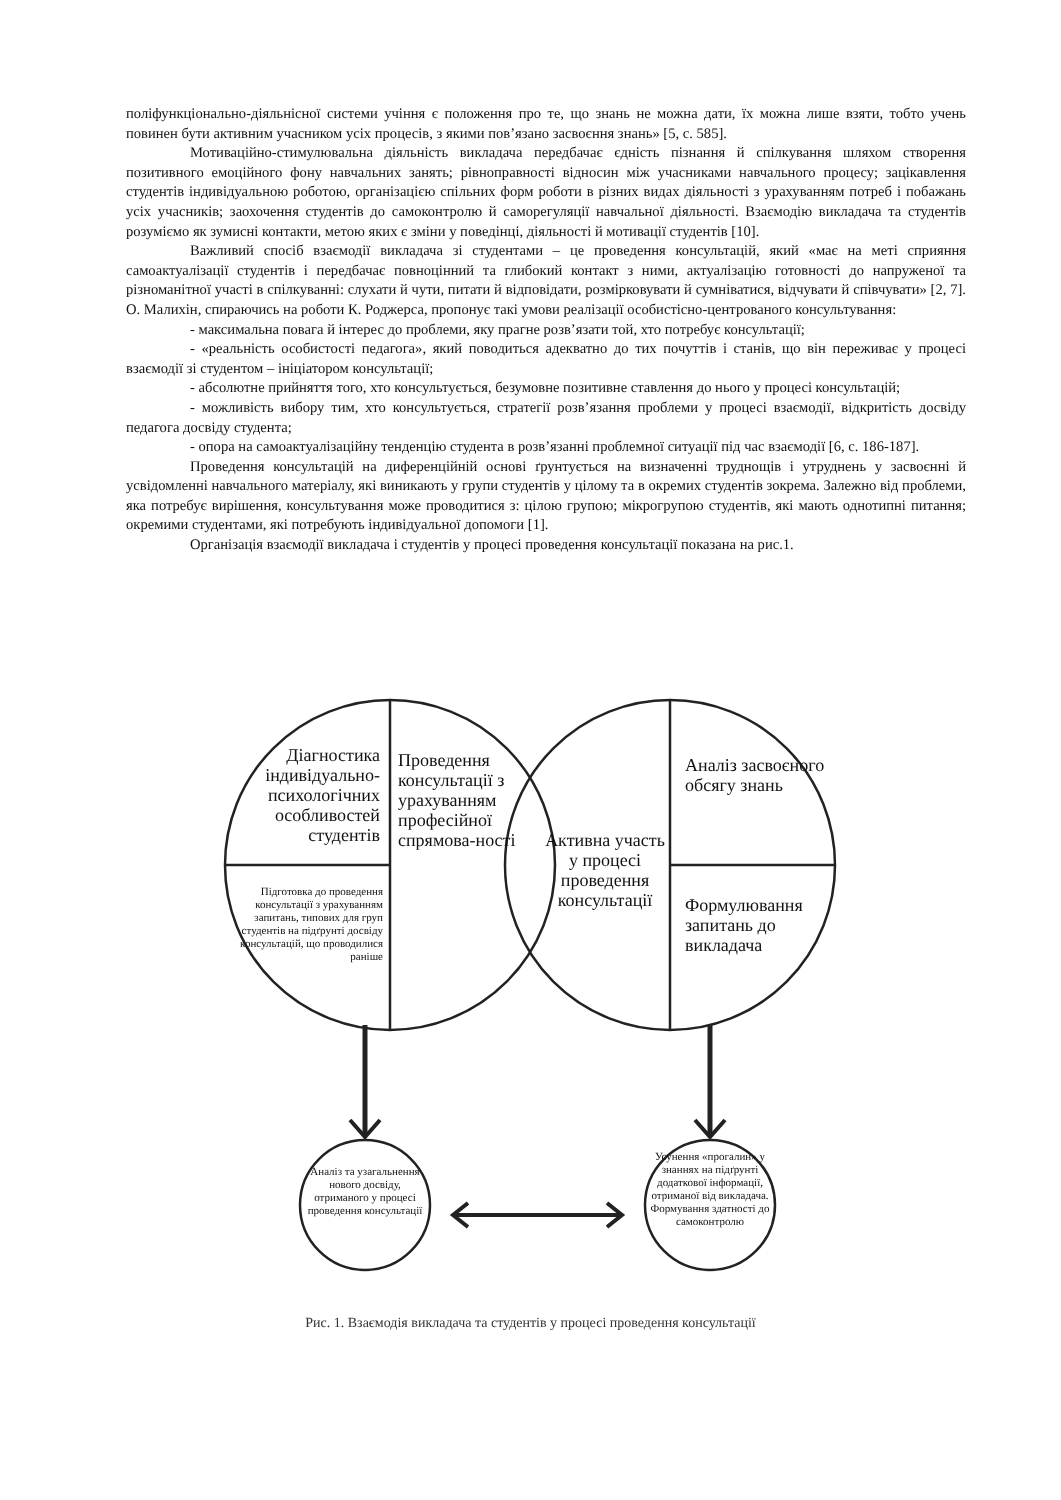поліфункціонально-діяльнісної системи учіння є положення про те, що знань не можна дати, їх можна лише взяти, тобто учень повинен бути активним учасником усіх процесів, з якими пов’язано засвоєння знань» [5, с. 585].
Мотиваційно-стимулювальна діяльність викладача передбачає єдність пізнання й спілкування шляхом створення позитивного емоційного фону навчальних занять; рівноправності відносин між учасниками навчального процесу; зацікавлення студентів індивідуальною роботою, організацією спільних форм роботи в різних видах діяльності з урахуванням потреб і побажань усіх учасників; заохочення студентів до самоконтролю й саморегуляції навчальної діяльності. Взаємодію викладача та студентів розуміємо як зумисні контакти, метою яких є зміни у поведінці, діяльності й мотивації студентів [10].
Важливий спосіб взаємодії викладача зі студентами – це проведення консультацій, який «має на меті сприяння самоактуалізації студентів і передбачає повноцінний та глибокий контакт з ними, актуалізацію готовності до напруженої та різноманітної участі в спілкуванні: слухати й чути, питати й відповідати, розмірковувати й сумніватися, відчувати й співчувати» [2, 7]. О. Малихін, спираючись на роботи К. Роджерса, пропонує такі умови реалізації особистісно-центрованого консультування:
- максимальна повага й інтерес до проблеми, яку прагне розв’язати той, хто потребує консультації;
- «реальність особистості педагога», який поводиться адекватно до тих почуттів і станів, що він переживає у процесі взаємодії зі студентом – ініціатором консультації;
- абсолютне прийняття того, хто консультується, безумовне позитивне ставлення до нього у процесі консультацій;
- можливість вибору тим, хто консультується, стратегії розв’язання проблеми у процесі взаємодії, відкритість досвіду педагога досвіду студента;
- опора на самоактуалізаційну тенденцію студента в розв’язанні проблемної ситуації під час взаємодії [6, с. 186-187].
Проведення консультацій на диференційній основі ґрунтується на визначенні труднощів і утруднень у засвоєнні й усвідомленні навчального матеріалу, які виникають у групи студентів у цілому та в окремих студентів зокрема. Залежно від проблеми, яка потребує вирішення, консультування може проводитися з: цілою групою; мікрогрупою студентів, які мають однотипні питання; окремими студентами, які потребують індивідуальної допомоги [1].
Організація взаємодії викладача і студентів у процесі проведення консультації показана на рис.1.
Діагностика індивідуально-психологічних особливостей студентів
Проведення консультації з урахуванням професійної спрямова-ності
Підготовка до проведення консультації з урахуванням запитань, типових для груп студентів на підґрунті досвіду консультацій, що проводилися раніше
Активна участь у процесі проведення консультації
Аналіз засвоєного обсягу знань
Формулювання запитань до викладача
Аналіз та узагальнення нового досвіду, отриманого у процесі проведення консультації
Усунення «прогалин» у знаннях на підґрунті додаткової інформації, отриманої від викладача. Формування здатності до самоконтролю
Рис. 1. Взаємодія викладача та студентів у процесі проведення консультації